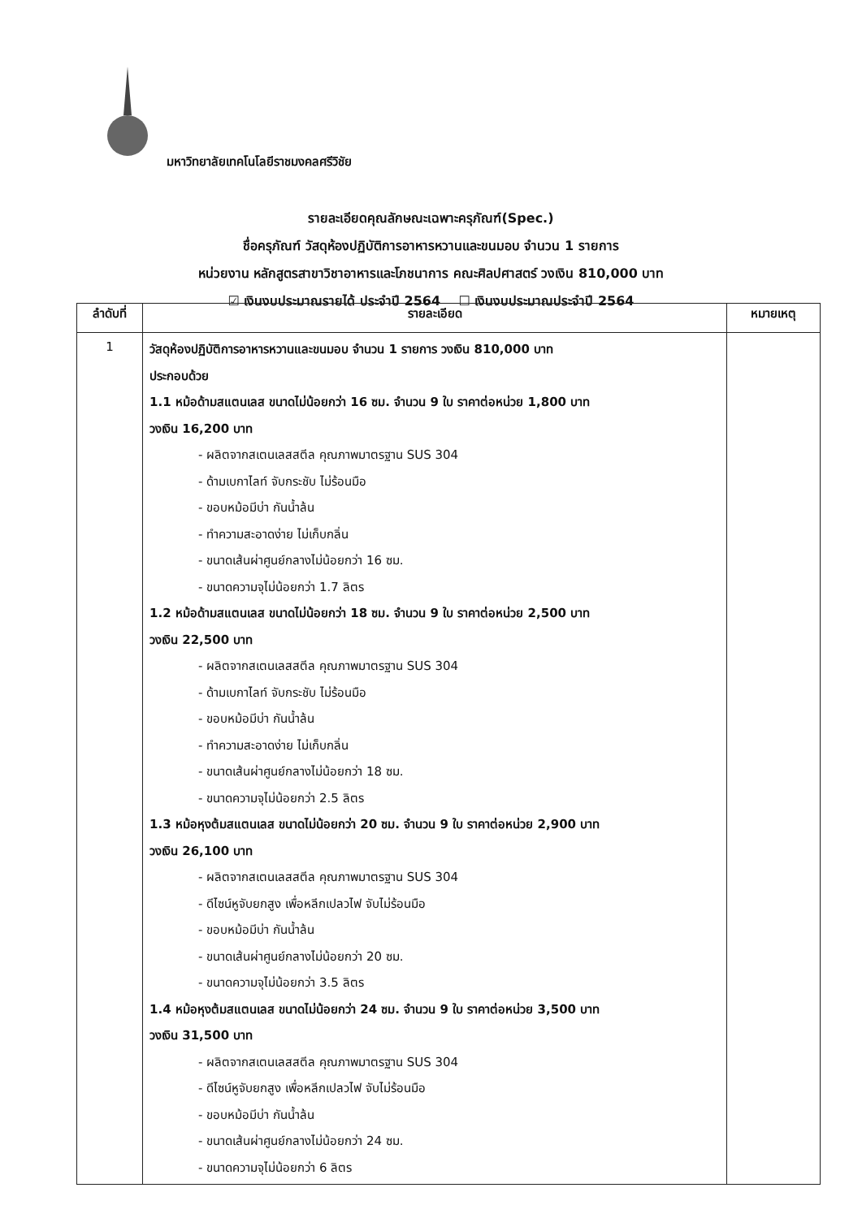มหาวิทยาลัยเทคโนโลยีราชมงคลศรีวิชัย
รายละเอียดคุณลักษณะเฉพาะครุภัณฑ์(Spec.)
ชื่อครุภัณฑ์ วัสดุห้องปฏิบัติการอาหารหวานและขนมอบ จำนวน 1 รายการ
หน่วยงาน หลักสูตรสาขาวิชาอาหารและโภชนาการ คณะศิลปศาสตร์ วงเงิน 810,000 บาท
☑ เงินงบประมาณรายได้ ประจำปี 2564 ☐ เงินงบประมาณประจำปี 2564
| ลำดับที่ | รายละเอียด | หมายเหตุ |
| --- | --- | --- |
| 1 | วัสดุห้องปฏิบัติการอาหารหวานและขนมอบ จำนวน 1 รายการ วงเงิน 810,000 บาท ประกอบด้วย 1.1 หม้อด้ามสแตนเลส ขนาดไม่น้อยกว่า 16 ซม. จำนวน 9 ใบ ราคาต่อหน่วย 1,800 บาท วงเงิน 16,200 บาท - ผลิตจากสเตนเลสสตีล คุณภาพมาตรฐาน SUS 304 - ด้ามเบกาไลท์ จับกระชับ ไม่ร้อนมือ - ขอบหม้อมีบ่า กันน้ำล้น - ทำความสะอาดง่าย ไม่เก็บกลิ่น - ขนาดเส้นผ่าศูนย์กลางไม่น้อยกว่า 16 ซม. - ขนาดความจุไม่น้อยกว่า 1.7 ลิตร 1.2 หม้อด้ามสแตนเลส ขนาดไม่น้อยกว่า 18 ซม. จำนวน 9 ใบ ราคาต่อหน่วย 2,500 บาท วงเงิน 22,500 บาท - ผลิตจากสเตนเลสสตีล คุณภาพมาตรฐาน SUS 304 - ด้ามเบกาไลท์ จับกระชับ ไม่ร้อนมือ - ขอบหม้อมีบ่า กันน้ำล้น - ทำความสะอาดง่าย ไม่เก็บกลิ่น - ขนาดเส้นผ่าศูนย์กลางไม่น้อยกว่า 18 ซม. - ขนาดความจุไม่น้อยกว่า 2.5 ลิตร 1.3 หม้อหุงต้มสแตนเลส ขนาดไม่น้อยกว่า 20 ซม. จำนวน 9 ใบ ราคาต่อหน่วย 2,900 บาท วงเงิน 26,100 บาท - ผลิตจากสเตนเลสสตีล คุณภาพมาตรฐาน SUS 304 - ดีไซน์หูจับยกสูง เพื่อหลีกเปลวไฟ จับไม่ร้อนมือ - ขอบหม้อมีบ่า กันน้ำล้น - ขนาดเส้นผ่าศูนย์กลางไม่น้อยกว่า 20 ซม. - ขนาดความจุไม่น้อยกว่า 3.5 ลิตร 1.4 หม้อหุงต้มสแตนเลส ขนาดไม่น้อยกว่า 24 ซม. จำนวน 9 ใบ ราคาต่อหน่วย 3,500 บาท วงเงิน 31,500 บาท - ผลิตจากสเตนเลสสตีล คุณภาพมาตรฐาน SUS 304 - ดีไซน์หูจับยกสูง เพื่อหลีกเปลวไฟ จับไม่ร้อนมือ - ขอบหม้อมีบ่า กันน้ำล้น - ขนาดเส้นผ่าศูนย์กลางไม่น้อยกว่า 24 ซม. - ขนาดความจุไม่น้อยกว่า 6 ลิตร | |